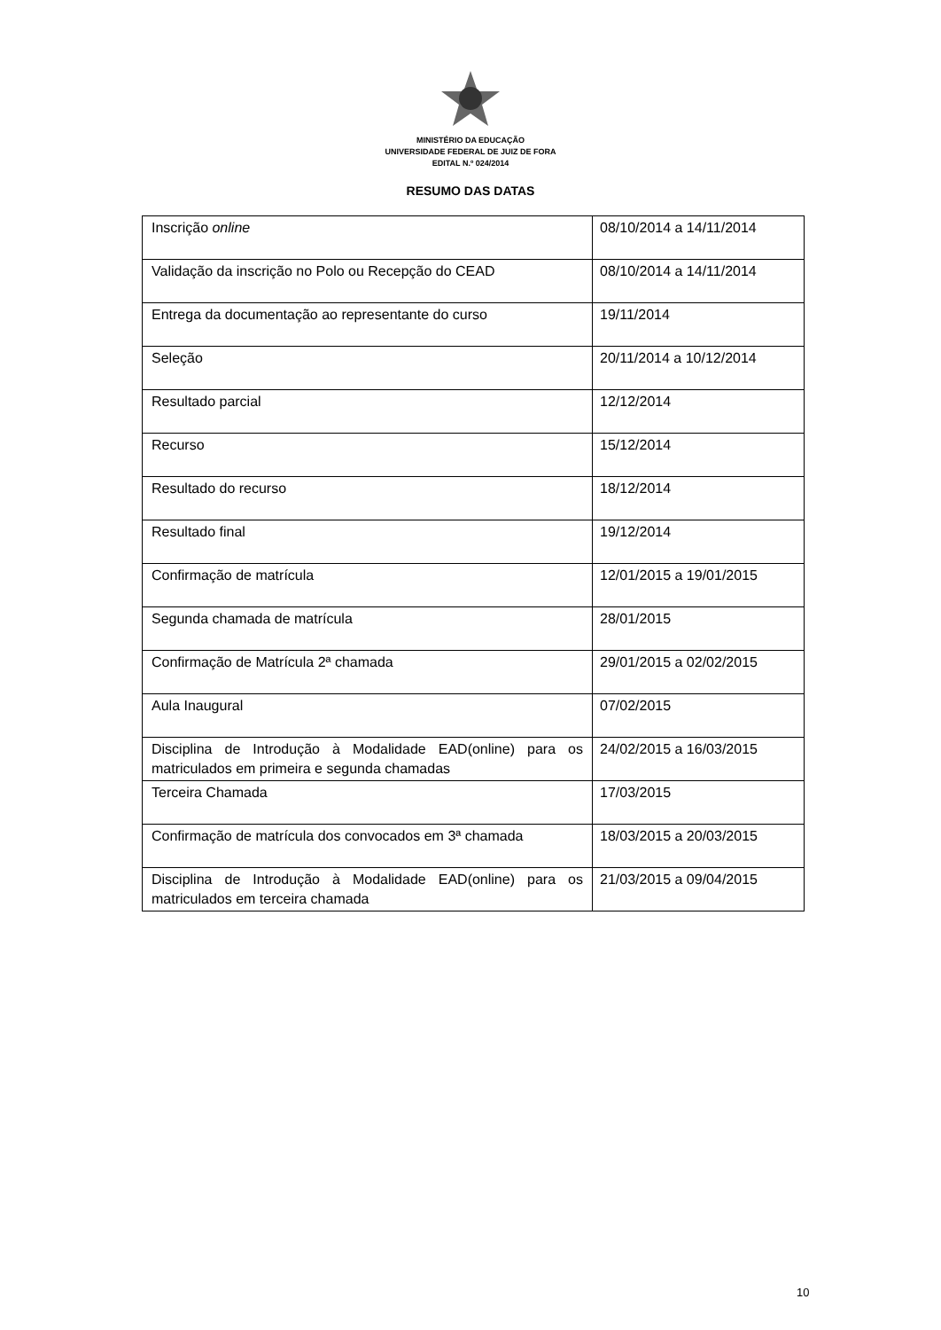MINISTÉRIO DA EDUCAÇÃO
UNIVERSIDADE FEDERAL DE JUIZ DE FORA
EDITAL N.º 024/2014
RESUMO DAS DATAS
| Inscrição online | 08/10/2014 a 14/11/2014 |
| Validação da inscrição no Polo ou Recepção do CEAD | 08/10/2014 a 14/11/2014 |
| Entrega da documentação ao representante do curso | 19/11/2014 |
| Seleção | 20/11/2014 a 10/12/2014 |
| Resultado parcial | 12/12/2014 |
| Recurso | 15/12/2014 |
| Resultado do recurso | 18/12/2014 |
| Resultado final | 19/12/2014 |
| Confirmação de matrícula | 12/01/2015 a 19/01/2015 |
| Segunda chamada de matrícula | 28/01/2015 |
| Confirmação de Matrícula 2ª chamada | 29/01/2015 a 02/02/2015 |
| Aula Inaugural | 07/02/2015 |
| Disciplina de Introdução à Modalidade EAD(online) para os matriculados em primeira e segunda chamadas | 24/02/2015 a 16/03/2015 |
| Terceira Chamada | 17/03/2015 |
| Confirmação de matrícula dos convocados em 3ª chamada | 18/03/2015 a 20/03/2015 |
| Disciplina de Introdução à Modalidade EAD(online) para os matriculados em terceira chamada | 21/03/2015 a 09/04/2015 |
10